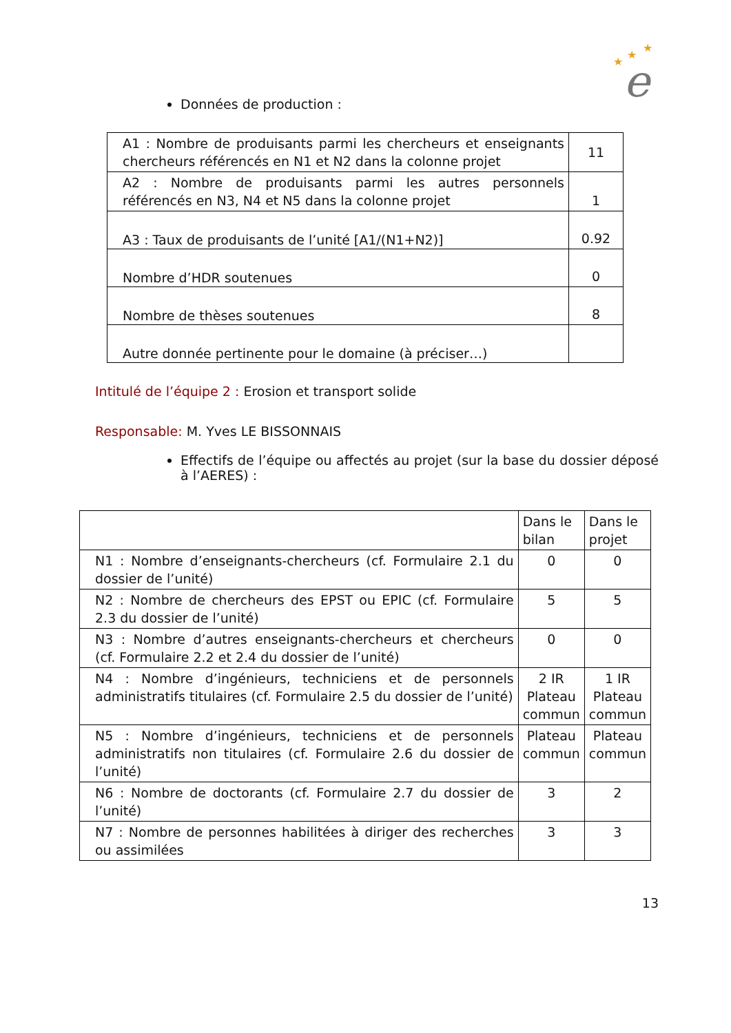★
★
★
e
Données de production :
| A1 : Nombre de produisants parmi les chercheurs et enseignants chercheurs référencés en N1 et N2 dans la colonne projet | 11 |
| A2 : Nombre de produisants parmi les autres personnels référencés en N3, N4 et N5 dans la colonne projet | 1 |
| A3 : Taux de produisants de l’unité [A1/(N1+N2)] | 0.92 |
| Nombre d’HDR soutenues | 0 |
| Nombre de thèses soutenues | 8 |
| Autre donnée pertinente pour le domaine (à préciser…) | |
Intitulé de l’équipe 2 : Erosion et transport solide
Responsable: M. Yves LE BISSONNAIS
Effectifs de l’équipe ou affectés au projet (sur la base du dossier déposé à l’AERES) :
| | Dans le bilan | Dans le projet |
| N1 : Nombre d’enseignants-chercheurs (cf. Formulaire 2.1 du dossier de l’unité) | 0 | 0 |
| N2 : Nombre de chercheurs des EPST ou EPIC (cf. Formulaire 2.3 du dossier de l’unité) | 5 | 5 |
| N3 : Nombre d’autres enseignants-chercheurs et chercheurs (cf. Formulaire 2.2 et 2.4 du dossier de l’unité) | 0 | 0 |
| N4 : Nombre d’ingénieurs, techniciens et de personnels administratifs titulaires (cf. Formulaire 2.5 du dossier de l’unité) | 2 IR Plateau commun | 1 IR Plateau commun |
| N5 : Nombre d’ingénieurs, techniciens et de personnels administratifs non titulaires (cf. Formulaire 2.6 du dossier de l’unité) | Plateau commun | Plateau commun |
| N6 : Nombre de doctorants (cf. Formulaire 2.7 du dossier de l’unité) | 3 | 2 |
| N7 : Nombre de personnes habilitées à diriger des recherches ou assimilées | 3 | 3 |
13